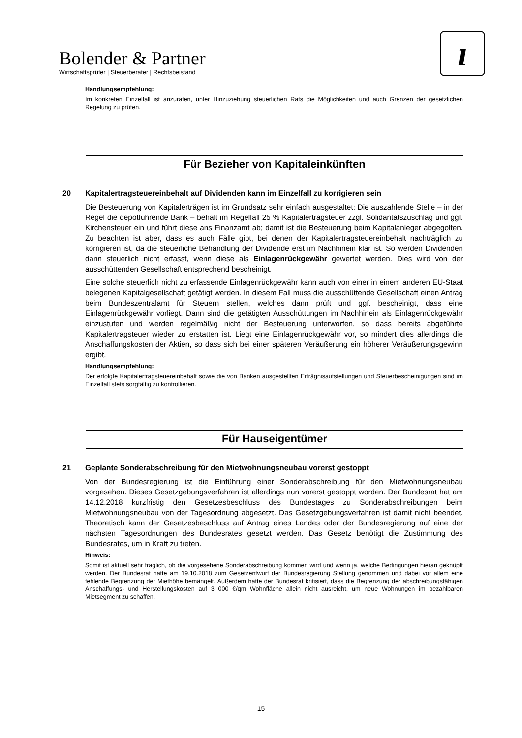Bolender & Partner
Wirtschaftsprüfer | Steuerberater | Rechtsbeistand
ı
Handlungsempfehlung:
Im konkreten Einzelfall ist anzuraten, unter Hinzuziehung steuerlichen Rats die Möglichkeiten und auch Grenzen der gesetzlichen Regelung zu prüfen.
Für Bezieher von Kapitaleinkünften
20 Kapitalertragsteuereinbehalt auf Dividenden kann im Einzelfall zu korrigieren sein
Die Besteuerung von Kapitalerträgen ist im Grundsatz sehr einfach ausgestaltet: Die auszahlende Stelle – in der Regel die depotführende Bank – behält im Regelfall 25 % Kapitalertragsteuer zzgl. Solidaritätszuschlag und ggf. Kirchensteuer ein und führt diese ans Finanzamt ab; damit ist die Besteuerung beim Kapitalanleger abgegolten. Zu beachten ist aber, dass es auch Fälle gibt, bei denen der Kapitalertragsteuereinbehalt nachträglich zu korrigieren ist, da die steuerliche Behandlung der Dividende erst im Nachhinein klar ist. So werden Dividenden dann steuerlich nicht erfasst, wenn diese als Einlagenrückgewähr gewertet werden. Dies wird von der ausschüttenden Gesellschaft entsprechend bescheinigt.
Eine solche steuerlich nicht zu erfassende Einlagenrückgewähr kann auch von einer in einem anderen EU-Staat belegenen Kapitalgesellschaft getätigt werden. In diesem Fall muss die ausschüttende Gesellschaft einen Antrag beim Bundeszentralamt für Steuern stellen, welches dann prüft und ggf. bescheinigt, dass eine Einlagenrückgewähr vorliegt. Dann sind die getätigten Ausschüttungen im Nachhinein als Einlagenrückgewähr einzustufen und werden regelmäßig nicht der Besteuerung unterworfen, so dass bereits abgeführte Kapitalertragsteuer wieder zu erstatten ist. Liegt eine Einlagenrückgewähr vor, so mindert dies allerdings die Anschaffungskosten der Aktien, so dass sich bei einer späteren Veräußerung ein höherer Veräußerungsgewinn ergibt.
Handlungsempfehlung:
Der erfolgte Kapitalertragsteuereinbehalt sowie die von Banken ausgestellten Erträgnisaufstellungen und Steuerbescheinigungen sind im Einzelfall stets sorgfältig zu kontrollieren.
Für Hauseigentümer
21 Geplante Sonderabschreibung für den Mietwohnungsneubau vorerst gestoppt
Von der Bundesregierung ist die Einführung einer Sonderabschreibung für den Mietwohnungsneubau vorgesehen. Dieses Gesetzgebungsverfahren ist allerdings nun vorerst gestoppt worden. Der Bundesrat hat am 14.12.2018 kurzfristig den Gesetzesbeschluss des Bundestages zu Sonderabschreibungen beim Mietwohnungsneubau von der Tagesordnung abgesetzt. Das Gesetzgebungsverfahren ist damit nicht beendet. Theoretisch kann der Gesetzesbeschluss auf Antrag eines Landes oder der Bundesregierung auf eine der nächsten Tagesordnungen des Bundesrates gesetzt werden. Das Gesetz benötigt die Zustimmung des Bundesrates, um in Kraft zu treten.
Hinweis:
Somit ist aktuell sehr fraglich, ob die vorgesehene Sonderabschreibung kommen wird und wenn ja, welche Bedingungen hieran geknüpft werden. Der Bundesrat hatte am 19.10.2018 zum Gesetzentwurf der Bundesregierung Stellung genommen und dabei vor allem eine fehlende Begrenzung der Miethöhe bemängelt. Außerdem hatte der Bundesrat kritisiert, dass die Begrenzung der abschreibungsfähigen Anschaffungs- und Herstellungskosten auf 3 000 €/qm Wohnfläche allein nicht ausreicht, um neue Wohnungen im bezahlbaren Mietsegment zu schaffen.
15